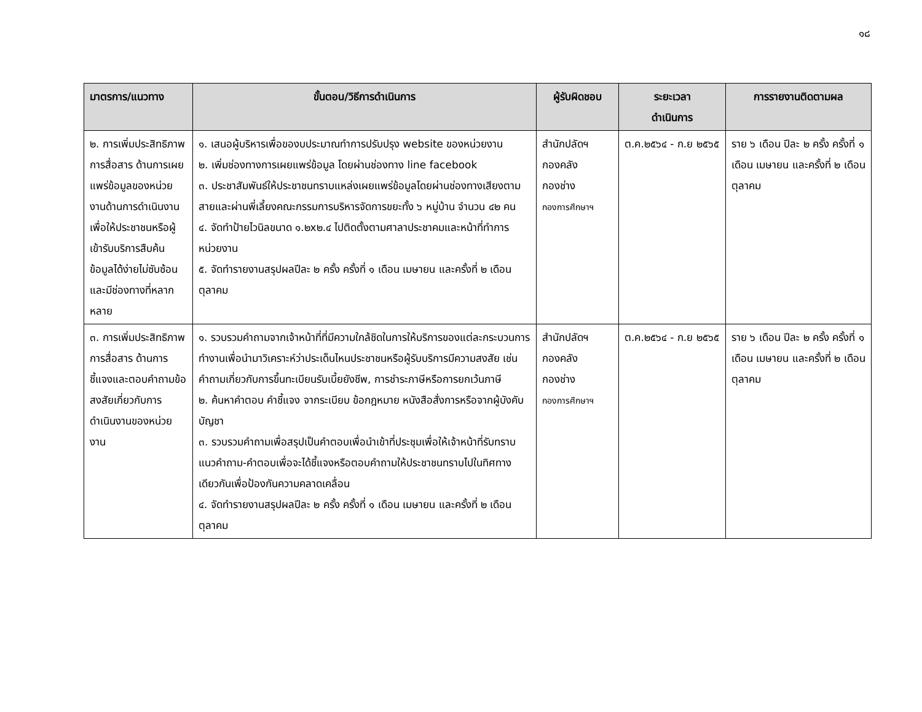๑๘
| มาตรการ/แนวทาง | ขั้นตอน/วิธีการดำเนินการ | ผู้รับผิดชอบ | ระยะเวลา ดำเนินการ | การรายงานติดตามผล |
| --- | --- | --- | --- | --- |
| ๒. การเพิ่มประสิทธิภาพการสื่อสาร ด้านการเผยแพร่ข้อมูลของหน่วยงานด้านการดำเนินงานเพื่อให้ประชาชนหรือผู้เข้ารับบริการสืบค้นข้อมูลได้ง่ายไม่ซับซ้อนและมีช่องทางที่หลากหลาย | ๑. เสนอผู้บริหารเพื่อของบประมาณทำการปรับปรุง website ของหน่วยงาน ๒. เพิ่มช่องทางการเผยแพร่ข้อมูล โดยผ่านช่องทาง line facebook ๓. ประชาสัมพันธ์ให้ประชาชนทราบแหล่งเผยแพร่ข้อมูลโดยผ่านช่องทางเสียงตามสายและผ่านพี่เลี้ยงคณะกรรมการบริหารจัดการขยะทั้ง ๖ หมู่บ้าน จำนวน ๔๒ คน ๔. จัดทำป้ายไวนิลขนาด ๑.๒x๒.๔ ไปติดตั้งตามศาลาประชาคมและหน้าที่ทำการหน่วยงาน ๕. จัดทำรายงานสรุปผลปีละ ๒ ครั้ง ครั้งที่ ๑ เดือน เมษายน และครั้งที่ ๒ เดือน ตุลาคม | สำนักปลัดฯ กองคลัง กองช่าง กองการศึกษาฯ | ต.ค.๒๕๖๔ - ก.ย ๒๕๖๕ | ราย ๖ เดือน ปีละ ๒ ครั้ง ครั้งที่ ๑ เดือน เมษายน และครั้งที่ ๒ เดือน ตุลาคม |
| ๓. การเพิ่มประสิทธิภาพการสื่อสาร ด้านการชี้แจงและตอบคำถามข้อสงสัยเกี่ยวกับการดำเนินงานของหน่วยงาน | ๑. รวบรวมคำถามจากเจ้าหน้าที่ที่มีความใกล้ชิดในการให้บริการของแต่ละกระบวนการทำงานเพื่อนำมาวิเคราะห์ว่าประเด็นไหนประชาชนหรือผู้รับบริการมีความสงสัย เช่น คำถามเกี่ยวกับการขึ้นทะเบียนรับเบี้ยยังชีพ, การชำระภาษีหรือการยกเว้นภาษี ๒. ค้นหาคำตอบ คำชี้แจง จากระเบียบ ข้อกฎหมาย หนังสือสั่งการหรือจากผู้บังคับบัญชา ๓. รวบรวมคำถามเพื่อสรุปเป็นคำตอบเพื่อนำเข้าที่ประชุมเพื่อให้เจ้าหน้าที่รับทราบแนวคำถาม-คำตอบเพื่อจะได้ชี้แจงหรือตอบคำถามให้ประชาชนทราบไปในทิศทางเดียวกันเพื่อป้องกันความคลาดเคลื่อน ๔. จัดทำรายงานสรุปผลปีละ ๒ ครั้ง ครั้งที่ ๑ เดือน เมษายน และครั้งที่ ๒ เดือน ตุลาคม | สำนักปลัดฯ กองคลัง กองช่าง กองการศึกษาฯ | ต.ค.๒๕๖๔ - ก.ย ๒๕๖๕ | ราย ๖ เดือน ปีละ ๒ ครั้ง ครั้งที่ ๑ เดือน เมษายน และครั้งที่ ๒ เดือน ตุลาคม |